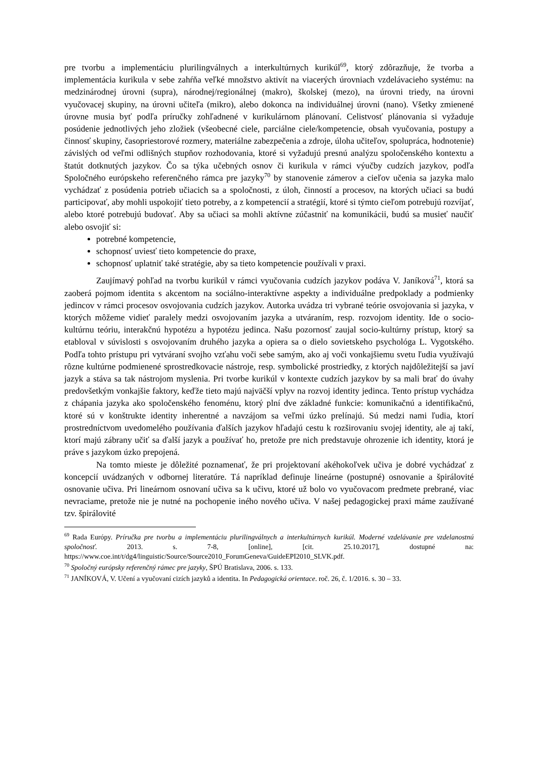pre tvorbu a implementáciu plurilingválnych a interkultúrnych kurikúl<sup>69</sup>, ktorý zdôrazňuje, že tvorba a implementácia kurikula v sebe zahŕňa veľké množstvo aktivít na viacerých úrovniach vzdelávacieho systému: na medzinárodnej úrovni (supra), národnej/regionálnej (makro), školskej (mezo), na úrovni triedy, na úrovni vyučovacej skupiny, na úrovni učiteľa (mikro), alebo dokonca na individuálnej úrovni (nano). Všetky zmienené úrovne musia byť podľa príručky zohľadnené v kurikulárnom plánovaní. Celistvosť plánovania si vyžaduje posúdenie jednotlivých jeho zložiek (všeobecné ciele, parciálne ciele/kompetencie, obsah vyučovania, postupy a činnosť skupiny, časopriestorové rozmery, materiálne zabezpečenia a zdroje, úloha učiteľov, spolupráca, hodnotenie) závislých od veľmi odlišných stupňov rozhodovania, ktoré si vyžadujú presnú analýzu spoločenského kontextu a štatút dotknutých jazykov. Čo sa týka učebných osnov či kurikula v rámci výučby cudzích jazykov, podľa Spoločného európskeho referenčného rámca pre jazyky<sup>70</sup> by stanovenie zámerov a cieľov učenia sa jazyka malo vychádzať z posúdenia potrieb učiacich sa a spoločnosti, z úloh, činností a procesov, na ktorých učiaci sa budú participovať, aby mohli uspokojiť tieto potreby, a z kompetencií a stratégií, ktoré si týmto cieľom potrebujú rozvíjať, alebo ktoré potrebujú budovať. Aby sa učiaci sa mohli aktívne zúčastniť na komunikácii, budú sa musieť naučiť alebo osvojiť si:
potrebné kompetencie,
schopnosť uviesť tieto kompetencie do praxe,
schopnosť uplatniť také stratégie, aby sa tieto kompetencie používali v praxi.
Zaujímavý pohľad na tvorbu kurikúl v rámci vyučovania cudzích jazykov podáva V. Janíková<sup>71</sup>, ktorá sa zaoberá pojmom identita s akcentom na sociálno-interaktívne aspekty a individuálne predpoklady a podmienky jedincov v rámci procesov osvojovania cudzích jazykov. Autorka uvádza tri vybrané teórie osvojovania si jazyka, v ktorých môžeme vidieť paralely medzi osvojovaním jazyka a utváraním, resp. rozvojom identity. Ide o socio-kultúrnu teóriu, interakčnú hypotézu a hypotézu jedinca. Našu pozornosť zaujal socio-kultúrny prístup, ktorý sa etabloval v súvislosti s osvojovaním druhého jazyka a opiera sa o dielo sovietskeho psychológa L. Vygotského. Podľa tohto prístupu pri vytváraní svojho vzťahu voči sebe samým, ako aj voči vonkajšiemu svetu ľudia využívajú rôzne kultúrne podmienené sprostredkovacie nástroje, resp. symbolické prostriedky, z ktorých najdôležitejší sa javí jazyk a stáva sa tak nástrojom myslenia. Pri tvorbe kurikúl v kontexte cudzích jazykov by sa mali brať do úvahy predovšetkým vonkajšie faktory, keďže tieto majú najväčší vplyv na rozvoj identity jedinca. Tento prístup vychádza z chápania jazyka ako spoločenského fenoménu, ktorý plní dve základné funkcie: komunikačnú a identifikačnú, ktoré sú v konštrukte identity inherentné a navzájom sa veľmi úzko prelínajú. Sú medzi nami ľudia, ktorí prostredníctvom uvedomelého používania ďalších jazykov hľadajú cestu k rozširovaniu svojej identity, ale aj takí, ktorí majú zábrany učiť sa ďalší jazyk a používať ho, pretože pre nich predstavuje ohrozenie ich identity, ktorá je práve s jazykom úzko prepojená.
Na tomto mieste je dôležité poznamenať, že pri projektovaní akéhokoľvek učiva je dobré vychádzať z koncepcií uvádzaných v odbornej literatúre. Tá napríklad definuje lineárne (postupné) osnovanie a špirálovité osnovanie učiva. Pri lineárnom osnovaní učiva sa k učivu, ktoré už bolo vo vyučovacom predmete prebrané, viac nevraciame, pretože nie je nutné na pochopenie iného nového učiva. V našej pedagogickej praxi máme zaužívané tzv. špirálovité
<sup>69</sup> Rada Európy. Príručka pre tvorbu a implementáciu plurilingválnych a interkultúrnych kurikúl. Moderné vzdelávanie pre vzdelanostnú spoločnosť. 2013. s. 7-8, [online], [cit. 25.10.2017], dostupné na: https://www.coe.int/t/dg4/linguistic/Source/Source2010_ForumGeneva/GuideEPI2010_SLVK.pdf.
<sup>70</sup> Spoločný európsky referenčný rámec pre jazyky, ŠPÚ Bratislava, 2006. s. 133.
<sup>71</sup> JANÍKOVÁ, V. Učení a vyučovaní cizích jazyků a identita. In Pedagogická orientace. roč. 26, č. 1/2016. s. 30 – 33.